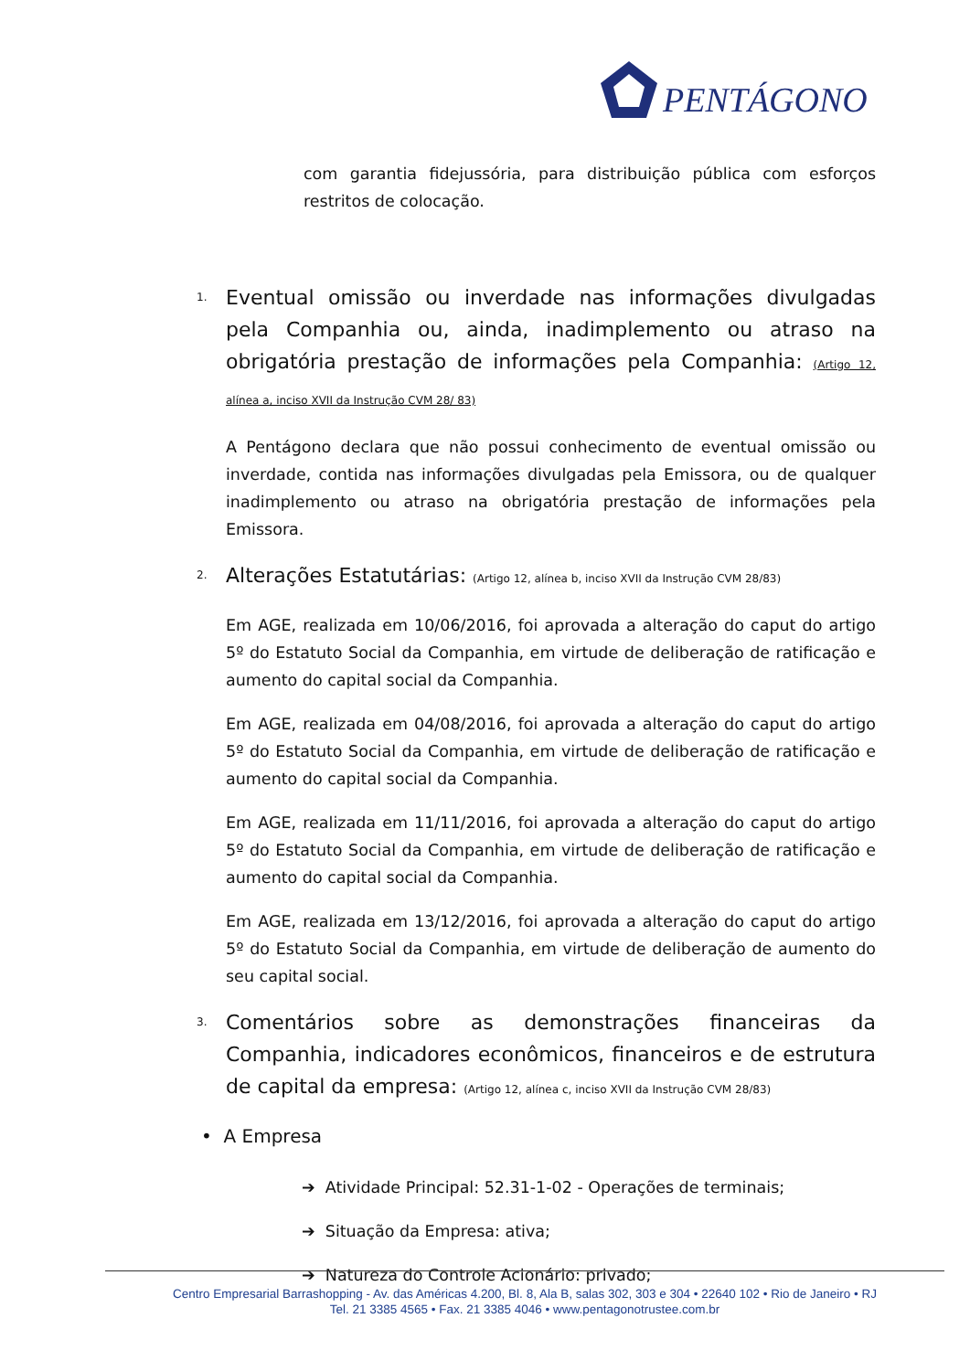PENTÁGONO
com garantia fidejussória, para distribuição pública com esforços restritos de colocação.
1. Eventual omissão ou inverdade nas informações divulgadas pela Companhia ou, ainda, inadimplemento ou atraso na obrigatória prestação de informações pela Companhia: (Artigo 12, alínea a, inciso XVII da Instrução CVM 28/ 83)
A Pentágono declara que não possui conhecimento de eventual omissão ou inverdade, contida nas informações divulgadas pela Emissora, ou de qualquer inadimplemento ou atraso na obrigatória prestação de informações pela Emissora.
2. Alterações Estatutárias: (Artigo 12, alínea b, inciso XVII da Instrução CVM 28/83)
Em AGE, realizada em 10/06/2016, foi aprovada a alteração do caput do artigo 5º do Estatuto Social da Companhia, em virtude de deliberação de ratificação e aumento do capital social da Companhia.
Em AGE, realizada em 04/08/2016, foi aprovada a alteração do caput do artigo 5º do Estatuto Social da Companhia, em virtude de deliberação de ratificação e aumento do capital social da Companhia.
Em AGE, realizada em 11/11/2016, foi aprovada a alteração do caput do artigo 5º do Estatuto Social da Companhia, em virtude de deliberação de ratificação e aumento do capital social da Companhia.
Em AGE, realizada em 13/12/2016, foi aprovada a alteração do caput do artigo 5º do Estatuto Social da Companhia, em virtude de deliberação de aumento do seu capital social.
3. Comentários sobre as demonstrações financeiras da Companhia, indicadores econômicos, financeiros e de estrutura de capital da empresa: (Artigo 12, alínea c, inciso XVII da Instrução CVM 28/83)
• A Empresa
➔ Atividade Principal: 52.31-1-02 - Operações de terminais;
➔ Situação da Empresa: ativa;
➔ Natureza do Controle Acionário: privado;
Centro Empresarial Barrashopping - Av. das Américas 4.200, Bl. 8, Ala B, salas 302, 303 e 304 • 22640 102 • Rio de Janeiro • RJ
Tel. 21 3385 4565 • Fax. 21 3385 4046 • www.pentagonotrustee.com.br